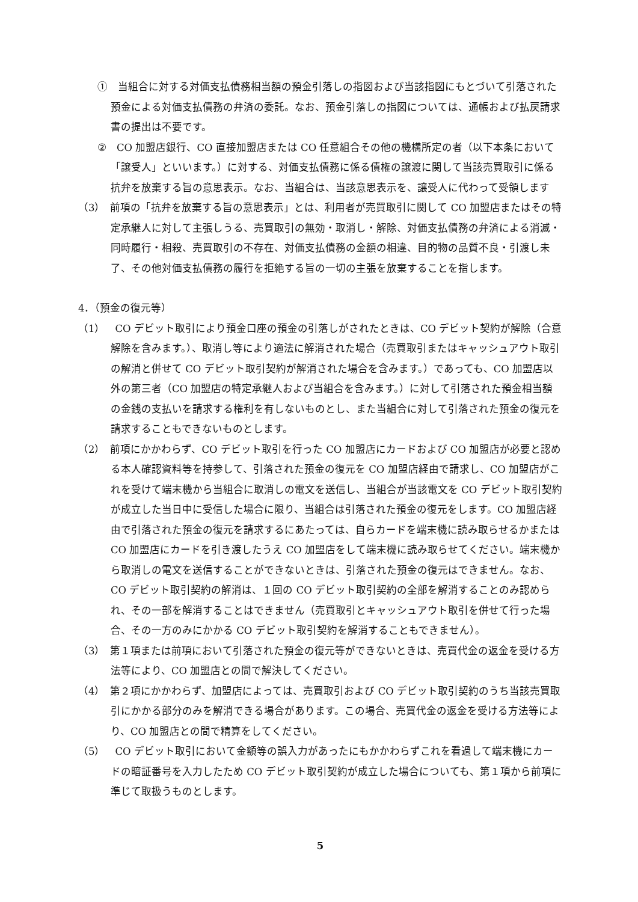①　当組合に対する対価支払債務相当額の預金引落しの指図および当該指図にもとづいて引落された預金による対価支払債務の弁済の委託。なお、預金引落しの指図については、通帳および払戻請求書の提出は不要です。
②　CO 加盟店銀行、CO 直接加盟店または CO 任意組合その他の機構所定の者（以下本条において「譲受人」といいます。）に対する、対価支払債務に係る債権の譲渡に関して当該売買取引に係る抗弁を放棄する旨の意思表示。なお、当組合は、当該意思表示を、譲受人に代わって受領します
（3）　前項の「抗弁を放棄する旨の意思表示」とは、利用者が売買取引に関して CO 加盟店またはその特定承継人に対して主張しうる、売買取引の無効・取消し・解除、対価支払債務の弁済による消滅・同時履行・相殺、売買取引の不存在、対価支払債務の金額の相違、目的物の品質不良・引渡し未了、その他対価支払債務の履行を拒絶する旨の一切の主張を放棄することを指します。
4．（預金の復元等）
（1）　CO デビット取引により預金口座の預金の引落しがされたときは、CO デビット契約が解除（合意解除を含みます。）、取消し等により適法に解消された場合（売買取引またはキャッシュアウト取引の解消と併せて CO デビット取引契約が解消された場合を含みます。）であっても、CO 加盟店以外の第三者（CO 加盟店の特定承継人および当組合を含みます。）に対して引落された預金相当額の金銭の支払いを請求する権利を有しないものとし、また当組合に対して引落された預金の復元を請求することもできないものとします。
（2）　前項にかかわらず、CO デビット取引を行った CO 加盟店にカードおよび CO 加盟店が必要と認める本人確認資料等を持参して、引落された預金の復元を CO 加盟店経由で請求し、CO 加盟店がこれを受けて端末機から当組合に取消しの電文を送信し、当組合が当該電文を CO デビット取引契約が成立した当日中に受信した場合に限り、当組合は引落された預金の復元をします。CO 加盟店経由で引落された預金の復元を請求するにあたっては、自らカードを端末機に読み取らせるかまたは CO 加盟店にカードを引き渡したうえ CO 加盟店をして端末機に読み取らせてください。端末機から取消しの電文を送信することができないときは、引落された預金の復元はできません。なお、CO デビット取引契約の解消は、１回の CO デビット取引契約の全部を解消することのみ認められ、その一部を解消することはできません（売買取引とキャッシュアウト取引を併せて行った場合、その一方のみにかかる CO デビット取引契約を解消することもできません）。
（3）　第１項または前項において引落された預金の復元等ができないときは、売買代金の返金を受ける方法等により、CO 加盟店との間で解決してください。
（4）　第２項にかかわらず、加盟店によっては、売買取引および CO デビット取引契約のうち当該売買取引にかかる部分のみを解消できる場合があります。この場合、売買代金の返金を受ける方法等により、CO 加盟店との間で精算をしてください。
（5）　CO デビット取引において金額等の誤入力があったにもかかわらずこれを看過して端末機にカードの暗証番号を入力したため CO デビット取引契約が成立した場合についても、第１項から前項に準じて取扱うものとします。
5